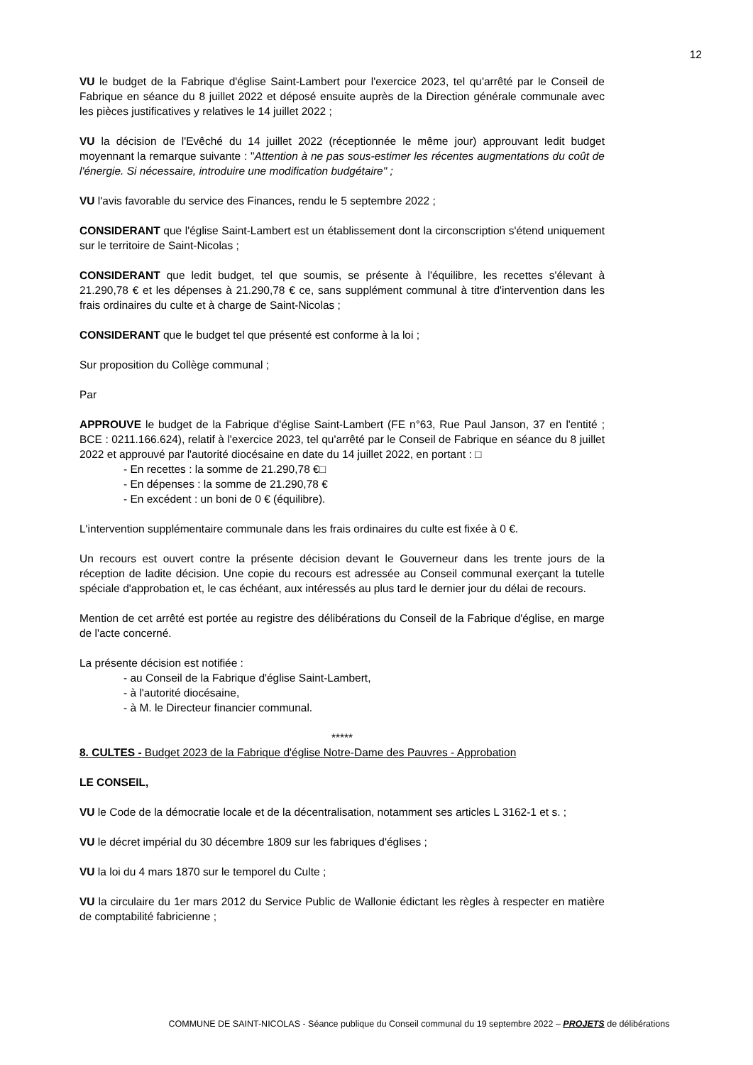12
VU le budget de la Fabrique d'église Saint-Lambert pour l'exercice 2023, tel qu'arrêté par le Conseil de Fabrique en séance du 8 juillet 2022 et déposé ensuite auprès de la Direction générale communale avec les pièces justificatives y relatives le 14 juillet 2022 ;
VU la décision de l'Evêché du 14 juillet 2022 (réceptionnée le même jour) approuvant ledit budget moyennant la remarque suivante : "Attention à ne pas sous-estimer les récentes augmentations du coût de l'énergie. Si nécessaire, introduire une modification budgétaire" ;
VU l'avis favorable du service des Finances, rendu le 5 septembre 2022 ;
CONSIDERANT que l'église Saint-Lambert est un établissement dont la circonscription s'étend uniquement sur le territoire de Saint-Nicolas ;
CONSIDERANT que ledit budget, tel que soumis, se présente à l'équilibre, les recettes s'élevant à 21.290,78 € et les dépenses à 21.290,78 € ce, sans supplément communal à titre d'intervention dans les frais ordinaires du culte et à charge de Saint-Nicolas ;
CONSIDERANT que le budget tel que présenté est conforme à la loi ;
Sur proposition du Collège communal ;
Par
APPROUVE le budget de la Fabrique d'église Saint-Lambert (FE n°63, Rue Paul Janson, 37 en l'entité ; BCE : 0211.166.624), relatif à l'exercice 2023, tel qu'arrêté par le Conseil de Fabrique en séance du 8 juillet 2022 et approuvé par l'autorité diocésaine en date du 14 juillet 2022, en portant : □
- En recettes : la somme de 21.290,78 €□
- En dépenses : la somme de 21.290,78 €
- En excédent : un boni de 0 € (équilibre).
L'intervention supplémentaire communale dans les frais ordinaires du culte est fixée à 0 €.
Un recours est ouvert contre la présente décision devant le Gouverneur dans les trente jours de la réception de ladite décision. Une copie du recours est adressée au Conseil communal exerçant la tutelle spéciale d'approbation et, le cas échéant, aux intéressés au plus tard le dernier jour du délai de recours.
Mention de cet arrêté est portée au registre des délibérations du Conseil de la Fabrique d'église, en marge de l'acte concerné.
La présente décision est notifiée :
- au Conseil de la Fabrique d'église Saint-Lambert,
- à l'autorité diocésaine,
- à M. le Directeur financier communal.
*****
8. CULTES - Budget 2023 de la Fabrique d'église Notre-Dame des Pauvres - Approbation
LE CONSEIL,
VU le Code de la démocratie locale et de la décentralisation, notamment ses articles L 3162-1 et s. ;
VU le décret impérial du 30 décembre 1809 sur les fabriques d'églises ;
VU la loi du 4 mars 1870 sur le temporel du Culte ;
VU la circulaire du 1er mars 2012 du Service Public de Wallonie édictant les règles à respecter en matière de comptabilité fabricienne ;
COMMUNE DE SAINT-NICOLAS - Séance publique du Conseil communal du 19 septembre 2022 – PROJETS de délibérations